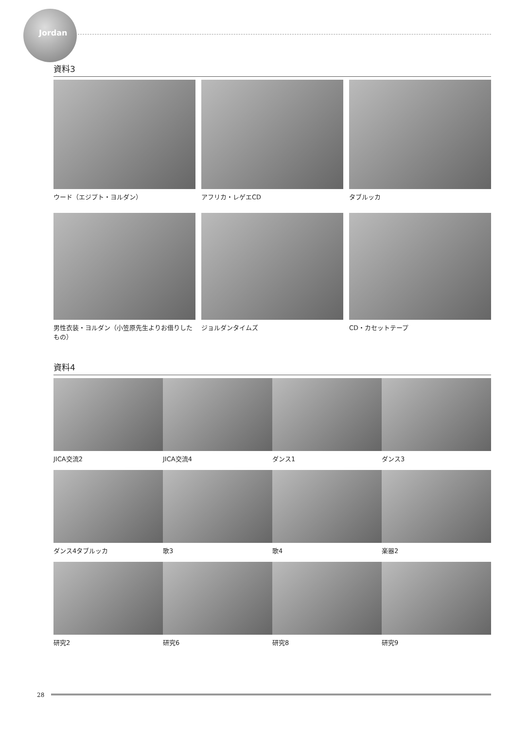Jordan
資料3
ウード（エジプト・ヨルダン）
アフリカ・レゲエCD
タブルッカ
男性衣装・ヨルダン（小笠原先生よりお借りしたもの）
ジョルダンタイムズ
CD・カセットテープ
資料4
JICA交流2
JICA交流4
ダンス1
ダンス3
ダンス4タブルッカ
歌3
歌4
楽器2
研究2
研究6
研究8
研究9
28